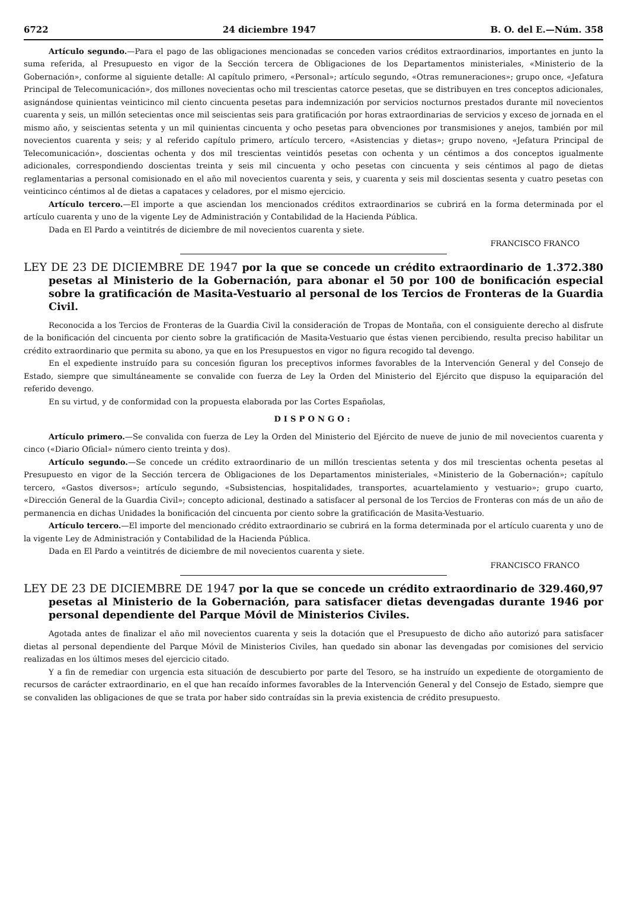6722 24 diciembre 1947 B. O. del E.—Núm. 358
Artículo segundo.—Para el pago de las obligaciones mencionadas se conceden varios créditos extraordinarios, importantes en junto la suma referida, al Presupuesto en vigor de la Sección tercera de Obligaciones de los Departamentos ministeriales, «Ministerio de la Gobernación», conforme al siguiente detalle: Al capítulo primero, «Personal»; artículo segundo, «Otras remuneraciones»; grupo once, «Jefatura Principal de Telecomunicación», dos millones novecientas ocho mil trescientas catorce pesetas, que se distribuyen en tres conceptos adicionales, asignándose quinientas veinticinco mil ciento cincuenta pesetas para indemnización por servicios nocturnos prestados durante mil novecientos cuarenta y seis, un millón setecientas once mil seiscientas seis para gratificación por horas extraordinarias de servicios y exceso de jornada en el mismo año, y seiscientas setenta y un mil quinientas cincuenta y ocho pesetas para obvenciones por transmisiones y anejos, también por mil novecientos cuarenta y seis; y al referido capítulo primero, artículo tercero, «Asistencias y dietas»; grupo noveno, «Jefatura Principal de Telecomunicación», doscientas ochenta y dos mil trescientas veintidós pesetas con ochenta y un céntimos a dos conceptos igualmente adicionales, correspondiendo doscientas treinta y seis mil cincuenta y ocho pesetas con cincuenta y seis céntimos al pago de dietas reglamentarias a personal comisionado en el año mil novecientos cuarenta y seis, y cuarenta y seis mil doscientas sesenta y cuatro pesetas con veinticinco céntimos al de dietas a capataces y celadores, por el mismo ejercicio.
Artículo tercero.—El importe a que asciendan los mencionados créditos extraordinarios se cubrirá en la forma determinada por el artículo cuarenta y uno de la vigente Ley de Administración y Contabilidad de la Hacienda Pública.
Dada en El Pardo a veintitrés de diciembre de mil novecientos cuarenta y siete.
FRANCISCO FRANCO
LEY DE 23 DE DICIEMBRE DE 1947 por la que se concede un crédito extraordinario de 1.372.380 pesetas al Ministerio de la Gobernación, para abonar el 50 por 100 de bonificación especial sobre la gratificación de Masita-Vestuario al personal de los Tercios de Fronteras de la Guardia Civil.
Reconocida a los Tercios de Fronteras de la Guardia Civil la consideración de Tropas de Montaña, con el consiguiente derecho al disfrute de la bonificación del cincuenta por ciento sobre la gratificación de Masita-Vestuario que éstas vienen percibiendo, resulta preciso habilitar un crédito extraordinario que permita su abono, ya que en los Presupuestos en vigor no figura recogido tal devengo.
En el expediente instruído para su concesión figuran los preceptivos informes favorables de la Intervención General y del Consejo de Estado, siempre que simultáneamente se convalide con fuerza de Ley la Orden del Ministerio del Ejército que dispuso la equiparación del referido devengo.
En su virtud, y de conformidad con la propuesta elaborada por las Cortes Españolas,
DISPONGO:
Artículo primero.—Se convalida con fuerza de Ley la Orden del Ministerio del Ejército de nueve de junio de mil novecientos cuarenta y cinco («Diario Oficial» número ciento treinta y dos).
Artículo segundo.—Se concede un crédito extraordinario de un millón trescientas setenta y dos mil trescientas ochenta pesetas al Presupuesto en vigor de la Sección tercera de Obligaciones de los Departamentos ministeriales, «Ministerio de la Gobernación»; capítulo tercero, «Gastos diversos»; artículo segundo, «Subsistencias, hospitalidades, transportes, acuartelamiento y vestuario»; grupo cuarto, «Dirección General de la Guardia Civil»; concepto adicional, destinado a satisfacer al personal de los Tercios de Fronteras con más de un año de permanencia en dichas Unidades la bonificación del cincuenta por ciento sobre la gratificación de Masita-Vestuario.
Artículo tercero.—El importe del mencionado crédito extraordinario se cubrirá en la forma determinada por el artículo cuarenta y uno de la vigente Ley de Administración y Contabilidad de la Hacienda Pública.
Dada en El Pardo a veintitrés de diciembre de mil novecientos cuarenta y siete.
FRANCISCO FRANCO
LEY DE 23 DE DICIEMBRE DE 1947 por la que se concede un crédito extraordinario de 329.460,97 pesetas al Ministerio de la Gobernación, para satisfacer dietas devengadas durante 1946 por personal dependiente del Parque Móvil de Ministerios Civiles.
Agotada antes de finalizar el año mil novecientos cuarenta y seis la dotación que el Presupuesto de dicho año autorizó para satisfacer dietas al personal dependiente del Parque Móvil de Ministerios Civiles, han quedado sin abonar las devengadas por comisiones del servicio realizadas en los últimos meses del ejercicio citado.
Y a fin de remediar con urgencia esta situación de descubierto por parte del Tesoro, se ha instruído un expediente de otorgamiento de recursos de carácter extraordinario, en el que han recaído informes favorables de la Intervención General y del Consejo de Estado, siempre que se convaliden las obligaciones de que se trata por haber sido contraídas sin la previa existencia de crédito presupuesto.